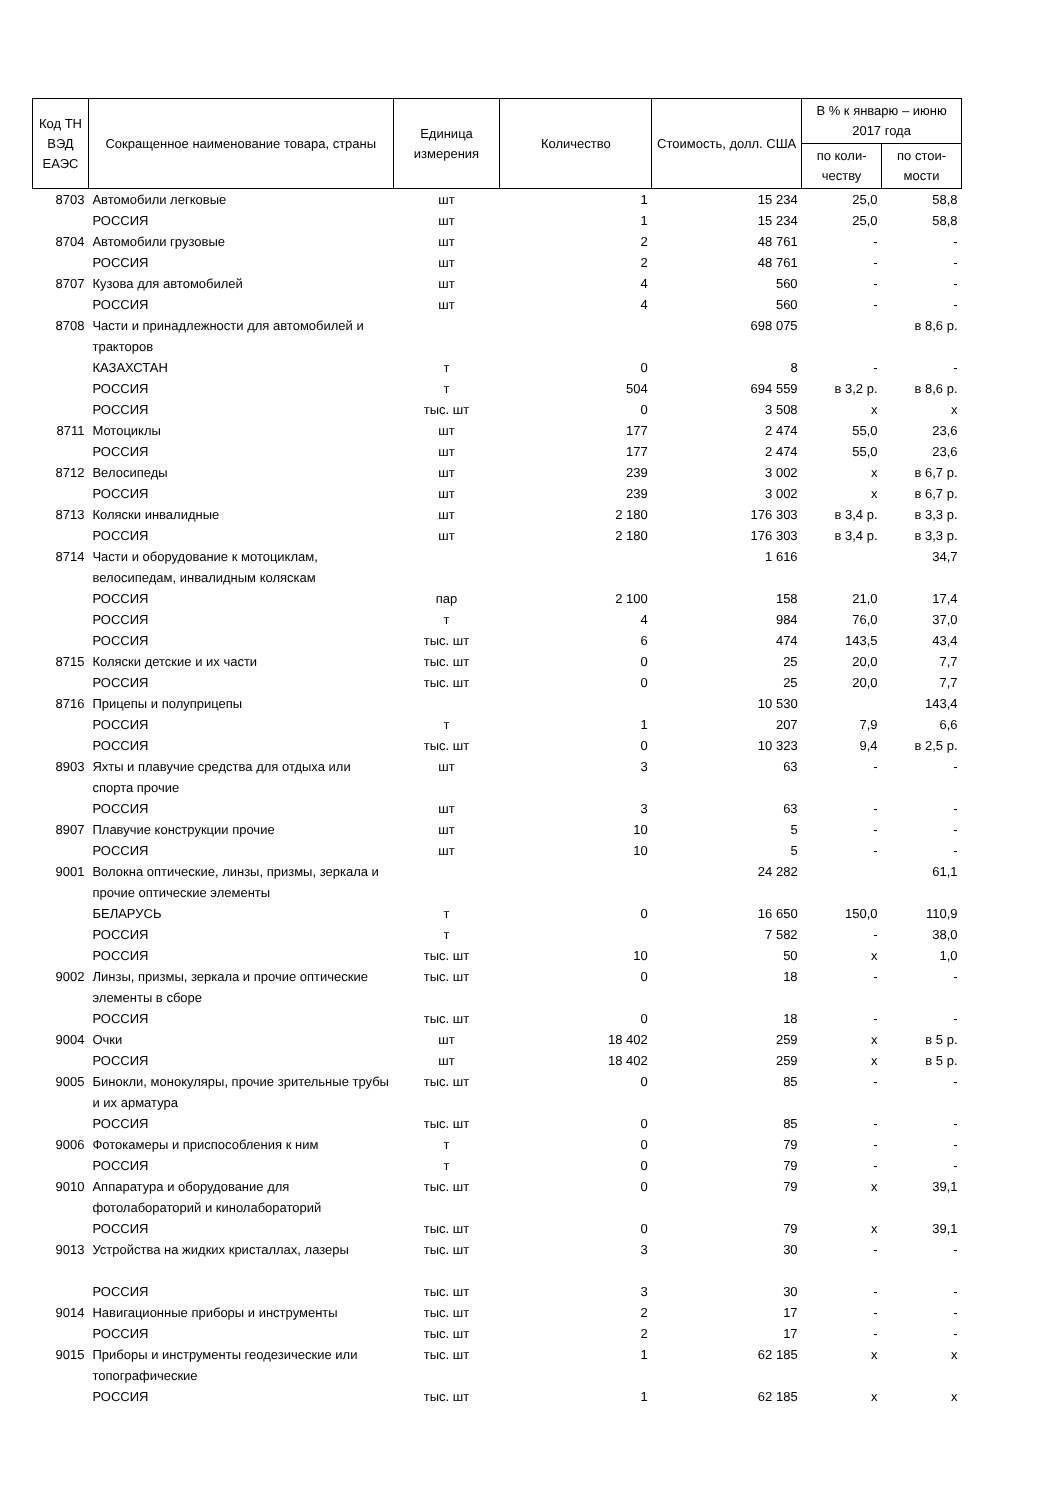| Код ТН ВЭД ЕАЭС | Сокращенное наименование товара, страны | Единица измерения | Количество | Стоимость, долл. США | В % к январю – июню 2017 года | |
| --- | --- | --- | --- | --- | --- | --- |
| | | | | | по коли-честву | по стои-мости |
| 8703 | Автомобили легковые | шт | 1 | 15 234 | 25,0 | 58,8 |
| | РОССИЯ | шт | 1 | 15 234 | 25,0 | 58,8 |
| 8704 | Автомобили грузовые | шт | 2 | 48 761 | - | - |
| | РОССИЯ | шт | 2 | 48 761 | - | - |
| 8707 | Кузова для автомобилей | шт | 4 | 560 | - | - |
| | РОССИЯ | шт | 4 | 560 | - | - |
| 8708 | Части и принадлежности для автомобилей и тракторов | | | 698 075 | | в 8,6 р. |
| | КАЗАХСТАН | т | 0 | 8 | - | - |
| | РОССИЯ | т | 504 | 694 559 | в 3,2 р. | в 8,6 р. |
| | РОССИЯ | тыс. шт | 0 | 3 508 | х | х |
| 8711 | Мотоциклы | шт | 177 | 2 474 | 55,0 | 23,6 |
| | РОССИЯ | шт | 177 | 2 474 | 55,0 | 23,6 |
| 8712 | Велосипеды | шт | 239 | 3 002 | х | в 6,7 р. |
| | РОССИЯ | шт | 239 | 3 002 | х | в 6,7 р. |
| 8713 | Коляски инвалидные | шт | 2 180 | 176 303 | в 3,4 р. | в 3,3 р. |
| | РОССИЯ | шт | 2 180 | 176 303 | в 3,4 р. | в 3,3 р. |
| 8714 | Части и оборудование к мотоциклам, велосипедам, инвалидным коляскам | | | 1 616 | | 34,7 |
| | РОССИЯ | пар | 2 100 | 158 | 21,0 | 17,4 |
| | РОССИЯ | т | 4 | 984 | 76,0 | 37,0 |
| | РОССИЯ | тыс. шт | 6 | 474 | 143,5 | 43,4 |
| 8715 | Коляски детские и их части | тыс. шт | 0 | 25 | 20,0 | 7,7 |
| | РОССИЯ | тыс. шт | 0 | 25 | 20,0 | 7,7 |
| 8716 | Прицепы и полуприцепы | | | 10 530 | | 143,4 |
| | РОССИЯ | т | 1 | 207 | 7,9 | 6,6 |
| | РОССИЯ | тыс. шт | 0 | 10 323 | 9,4 | в 2,5 р. |
| 8903 | Яхты и плавучие средства для отдыха или спорта прочие | шт | 3 | 63 | - | - |
| | РОССИЯ | шт | 3 | 63 | - | - |
| 8907 | Плавучие конструкции прочие | шт | 10 | 5 | - | - |
| | РОССИЯ | шт | 10 | 5 | - | - |
| 9001 | Волокна оптические, линзы, призмы, зеркала и прочие оптические элементы | | | 24 282 | | 61,1 |
| | БЕЛАРУСЬ | т | 0 | 16 650 | 150,0 | 110,9 |
| | РОССИЯ | т | | 7 582 | - | 38,0 |
| | РОССИЯ | тыс. шт | 10 | 50 | х | 1,0 |
| 9002 | Линзы, призмы, зеркала и прочие оптические элементы в сборе | тыс. шт | 0 | 18 | - | - |
| | РОССИЯ | тыс. шт | 0 | 18 | - | - |
| 9004 | Очки | шт | 18 402 | 259 | х | в 5 р. |
| | РОССИЯ | шт | 18 402 | 259 | х | в 5 р. |
| 9005 | Бинокли, монокуляры, прочие зрительные трубы и их арматура | тыс. шт | 0 | 85 | - | - |
| | РОССИЯ | тыс. шт | 0 | 85 | - | - |
| 9006 | Фотокамеры и приспособления к ним | т | 0 | 79 | - | - |
| | РОССИЯ | т | 0 | 79 | - | - |
| 9010 | Аппаратура и оборудование для фотолабораторий и кинолабораторий | тыс. шт | 0 | 79 | х | 39,1 |
| | РОССИЯ | тыс. шт | 0 | 79 | х | 39,1 |
| 9013 | Устройства на жидких кристаллах, лазеры | тыс. шт | 3 | 30 | - | - |
| | РОССИЯ | тыс. шт | 3 | 30 | - | - |
| 9014 | Навигационные приборы и инструменты | тыс. шт | 2 | 17 | - | - |
| | РОССИЯ | тыс. шт | 2 | 17 | - | - |
| 9015 | Приборы и инструменты геодезические или топографические | тыс. шт | 1 | 62 185 | х | х |
| | РОССИЯ | тыс. шт | 1 | 62 185 | х | х |